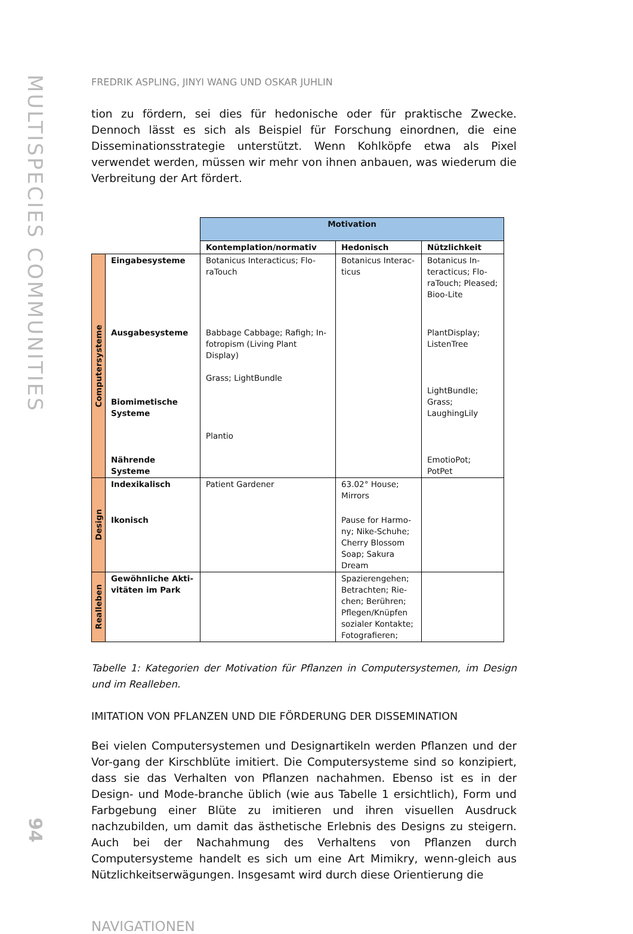MULTISPECIES COMMUNITIES
94
FREDRIK ASPLING, JINYI WANG UND OSKAR JUHLIN
tion zu fördern, sei dies für hedonische oder für praktische Zwecke. Dennoch lässt es sich als Beispiel für Forschung einordnen, die eine Disseminationsstrategie unterstützt. Wenn Kohlköpfe etwa als Pixel verwendet werden, müssen wir mehr von ihnen anbauen, was wiederum die Verbreitung der Art fördert.
| | | Motivation | | |
| | | Kontemplation/normativ | Hedonisch | Nützlichkeit |
| Computersysteme | Eingabesysteme | Botanicus Interacticus; Flo-raTouch | Botanicus Interac-ticus | Botanicus In-teracticus; Flo-raTouch; Pleased; Bioo-Lite |
| | Ausgabesysteme | Babbage Cabbage; Rafigh; In-fotropism (Living Plant Display) Grass; LightBundle | | PlantDisplay; ListenTree |
| | Biomimetische Systeme | Plantio | | LightBundle; Grass; LaughingLily |
| | Nährende Systeme | | | EmotioPot; PotPet |
| Design | Indexikalisch | Patient Gardener | 63.02° House; Mirrors | |
| | Ikonisch | | Pause for Harmo-ny; Nike-Schuhe; Cherry Blossom Soap; Sakura Dream | |
| Realleben | Gewöhnliche Akti-vitäten im Park | | Spazierengehen; Betrachten; Rie-chen; Berühren; Pflegen/Knüpfen sozialer Kontakte; Fotografieren; | |
Tabelle 1: Kategorien der Motivation für Pflanzen in Computersystemen, im Design und im Realleben.
IMITATION VON PFLANZEN UND DIE FÖRDERUNG DER DISSEMINATION
Bei vielen Computersystemen und Designartikeln werden Pflanzen und der Vor-gang der Kirschblüte imitiert. Die Computersysteme sind so konzipiert, dass sie das Verhalten von Pflanzen nachahmen. Ebenso ist es in der Design- und Mode-branche üblich (wie aus Tabelle 1 ersichtlich), Form und Farbgebung einer Blüte zu imitieren und ihren visuellen Ausdruck nachzubilden, um damit das ästhetische Erlebnis des Designs zu steigern. Auch bei der Nachahmung des Verhaltens von Pflanzen durch Computersysteme handelt es sich um eine Art Mimikry, wenn-gleich aus Nützlichkeitserwägungen. Insgesamt wird durch diese Orientierung die
NAVIGATIONEN